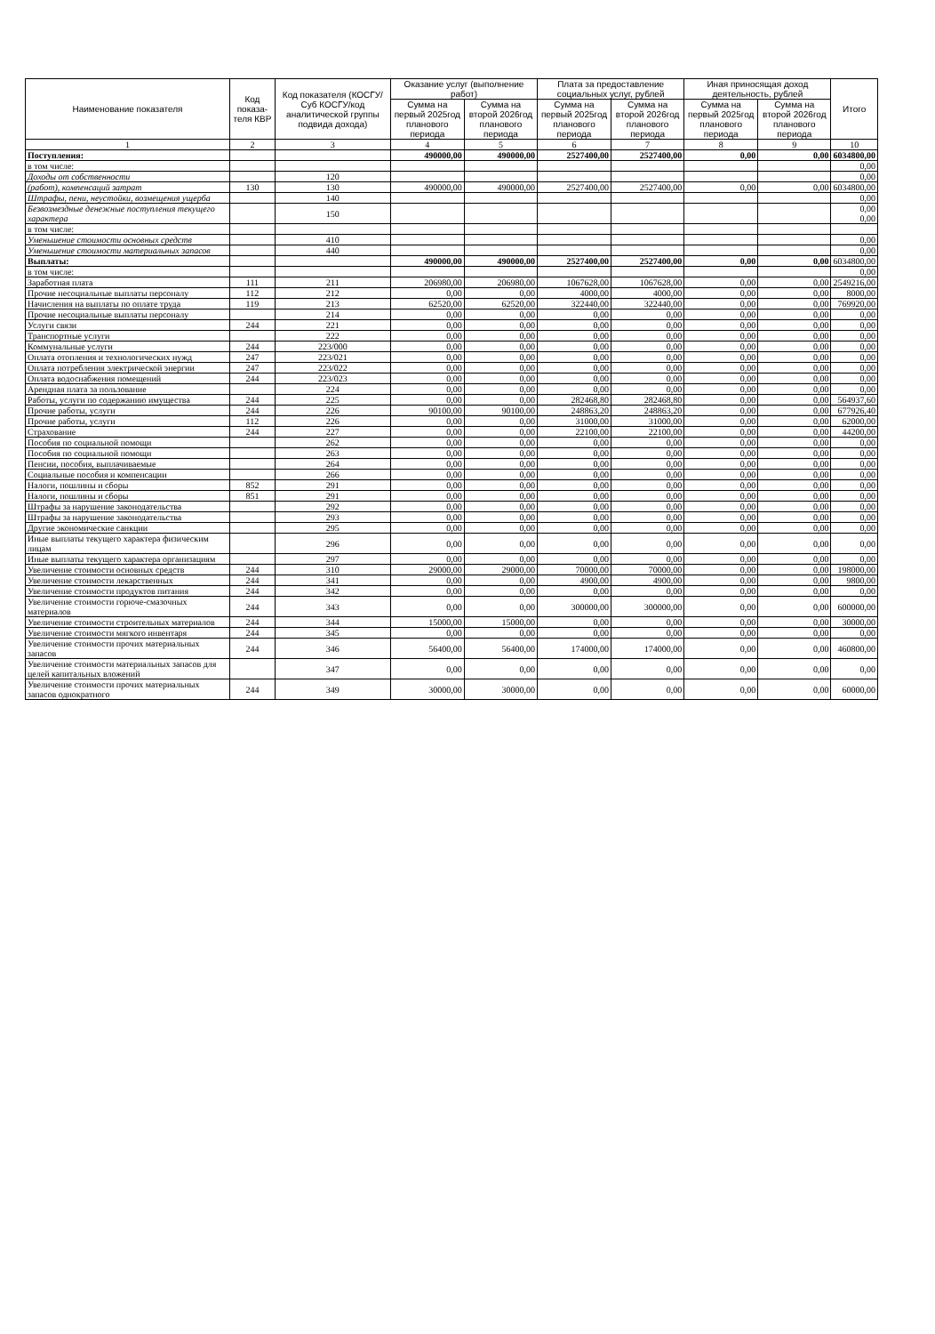| Наименование показателя | Код показа-теля КВР | Код показателя (КОСГУ/ Суб КОСГУ/код аналитической группы подвида дохода) | Оказание услуг (выполнение работ) | | Плата за предоставление социальных услуг, рублей | | Иная приносящая доход деятельность, рублей | | Итого |
| --- | --- | --- | --- | --- | --- | --- | --- | --- | --- |
| | | | Сумма на первый 2025год планового периода | Сумма на второй 2026год планового периода | Сумма на первый 2025год планового периода | Сумма на второй 2026год планового периода | Сумма на первый 2025год планового периода | Сумма на второй 2026год планового периода | |
| 1 | 2 | 3 | 4 | 5 | 6 | 7 | 8 | 9 | 10 |
| Поступления: | | | 490000,00 | 490000,00 | 2527400,00 | 2527400,00 | 0,00 | 0,00 | 6034800,00 |
| в том числе: | | | | | | | | | 0,00 |
| Доходы от собственности | | 120 | | | | | | | 0,00 |
| (работ), компенсаций затрат | 130 | 130 | 490000,00 | 490000,00 | 2527400,00 | 2527400,00 | 0,00 | 0,00 | 6034800,00 |
| Штрафы, пени, неустойки, возмещения ущерба | | 140 | | | | | | | 0,00 |
| Безвозмездные денежные поступления текущего характера | | 150 | | | | | | | 0,00 0,00 |
| в том числе: | | | | | | | | | |
| Уменьшение стоимости основных средств | | 410 | | | | | | | 0,00 |
| Уменьшение стоимости материальных запасов | | 440 | | | | | | | 0,00 |
| Выплаты: | | | 490000,00 | 490000,00 | 2527400,00 | 2527400,00 | 0,00 | 0,00 | 6034800,00 |
| в том числе: | | | | | | | | | 0,00 |
| Заработная плата | 111 | 211 | 206980,00 | 206980,00 | 1067628,00 | 1067628,00 | 0,00 | 0,00 | 2549216,00 |
| Прочие несоциальные выплаты персоналу | 112 | 212 | 0,00 | 0,00 | 4000,00 | 4000,00 | 0,00 | 0,00 | 8000,00 |
| Начисления на выплаты по оплате труда | 119 | 213 | 62520,00 | 62520,00 | 322440,00 | 322440,00 | 0,00 | 0,00 | 769920,00 |
| Прочие несоциальные выплаты персоналу | | 214 | 0,00 | 0,00 | 0,00 | 0,00 | 0,00 | 0,00 | 0,00 |
| Услуги связи | 244 | 221 | 0,00 | 0,00 | 0,00 | 0,00 | 0,00 | 0,00 | 0,00 |
| Транспортные услуги | | 222 | 0,00 | 0,00 | 0,00 | 0,00 | 0,00 | 0,00 | 0,00 |
| Коммунальные услуги | 244 | 223/000 | 0,00 | 0,00 | 0,00 | 0,00 | 0,00 | 0,00 | 0,00 |
| Оплата отопления и технологических нужд | 247 | 223/021 | 0,00 | 0,00 | 0,00 | 0,00 | 0,00 | 0,00 | 0,00 |
| Оплата потребления электрической энергии | 247 | 223/022 | 0,00 | 0,00 | 0,00 | 0,00 | 0,00 | 0,00 | 0,00 |
| Оплата водоснабжения помещений | 244 | 223/023 | 0,00 | 0,00 | 0,00 | 0,00 | 0,00 | 0,00 | 0,00 |
| Арендная плата за пользование | | 224 | 0,00 | 0,00 | 0,00 | 0,00 | 0,00 | 0,00 | 0,00 |
| Работы, услуги по содержанию имущества | 244 | 225 | 0,00 | 0,00 | 282468,80 | 282468,80 | 0,00 | 0,00 | 564937,60 |
| Прочие работы, услуги | 244 | 226 | 90100,00 | 90100,00 | 248863,20 | 248863,20 | 0,00 | 0,00 | 677926,40 |
| Прочие работы, услуги | 112 | 226 | 0,00 | 0,00 | 31000,00 | 31000,00 | 0,00 | 0,00 | 62000,00 |
| Страхование | 244 | 227 | 0,00 | 0,00 | 22100,00 | 22100,00 | 0,00 | 0,00 | 44200,00 |
| Пособия по социальной помощи | | 262 | 0,00 | 0,00 | 0,00 | 0,00 | 0,00 | 0,00 | 0,00 |
| Пособия по социальной помощи | | 263 | 0,00 | 0,00 | 0,00 | 0,00 | 0,00 | 0,00 | 0,00 |
| Пенсии, пособия, выплачиваемые | | 264 | 0,00 | 0,00 | 0,00 | 0,00 | 0,00 | 0,00 | 0,00 |
| Социальные пособия и компенсации | | 266 | 0,00 | 0,00 | 0,00 | 0,00 | 0,00 | 0,00 | 0,00 |
| Налоги, пошлины и сборы | 852 | 291 | 0,00 | 0,00 | 0,00 | 0,00 | 0,00 | 0,00 | 0,00 |
| Налоги, пошлины и сборы | 851 | 291 | 0,00 | 0,00 | 0,00 | 0,00 | 0,00 | 0,00 | 0,00 |
| Штрафы за нарушение законодательства | | 292 | 0,00 | 0,00 | 0,00 | 0,00 | 0,00 | 0,00 | 0,00 |
| Штрафы за нарушение законодательства | | 293 | 0,00 | 0,00 | 0,00 | 0,00 | 0,00 | 0,00 | 0,00 |
| Другие экономические санкции | | 295 | 0,00 | 0,00 | 0,00 | 0,00 | 0,00 | 0,00 | 0,00 |
| Иные выплаты текущего характера физическим лицам | | 296 | 0,00 | 0,00 | 0,00 | 0,00 | 0,00 | 0,00 | 0,00 |
| Иные выплаты текущего характера организациям | | 297 | 0,00 | 0,00 | 0,00 | 0,00 | 0,00 | 0,00 | 0,00 |
| Увеличение стоимости основных средств | 244 | 310 | 29000,00 | 29000,00 | 70000,00 | 70000,00 | 0,00 | 0,00 | 198000,00 |
| Увеличение стоимости лекарственных | 244 | 341 | 0,00 | 0,00 | 4900,00 | 4900,00 | 0,00 | 0,00 | 9800,00 |
| Увеличение стоимости продуктов питания | 244 | 342 | 0,00 | 0,00 | 0,00 | 0,00 | 0,00 | 0,00 | 0,00 |
| Увеличение стоимости горюче-смазочных материалов | 244 | 343 | 0,00 | 0,00 | 300000,00 | 300000,00 | 0,00 | 0,00 | 600000,00 |
| Увеличение стоимости строительных материалов | 244 | 344 | 15000,00 | 15000,00 | 0,00 | 0,00 | 0,00 | 0,00 | 30000,00 |
| Увеличение стоимости мягкого инвентаря | 244 | 345 | 0,00 | 0,00 | 0,00 | 0,00 | 0,00 | 0,00 | 0,00 |
| Увеличение стоимости прочих материальных запасов | 244 | 346 | 56400,00 | 56400,00 | 174000,00 | 174000,00 | 0,00 | 0,00 | 460800,00 |
| Увеличение стоимости материальных запасов для целей капитальных вложений | | 347 | 0,00 | 0,00 | 0,00 | 0,00 | 0,00 | 0,00 | 0,00 |
| Увеличение стоимости прочих материальных запасов однократного | 244 | 349 | 30000,00 | 30000,00 | 0,00 | 0,00 | 0,00 | 0,00 | 60000,00 |